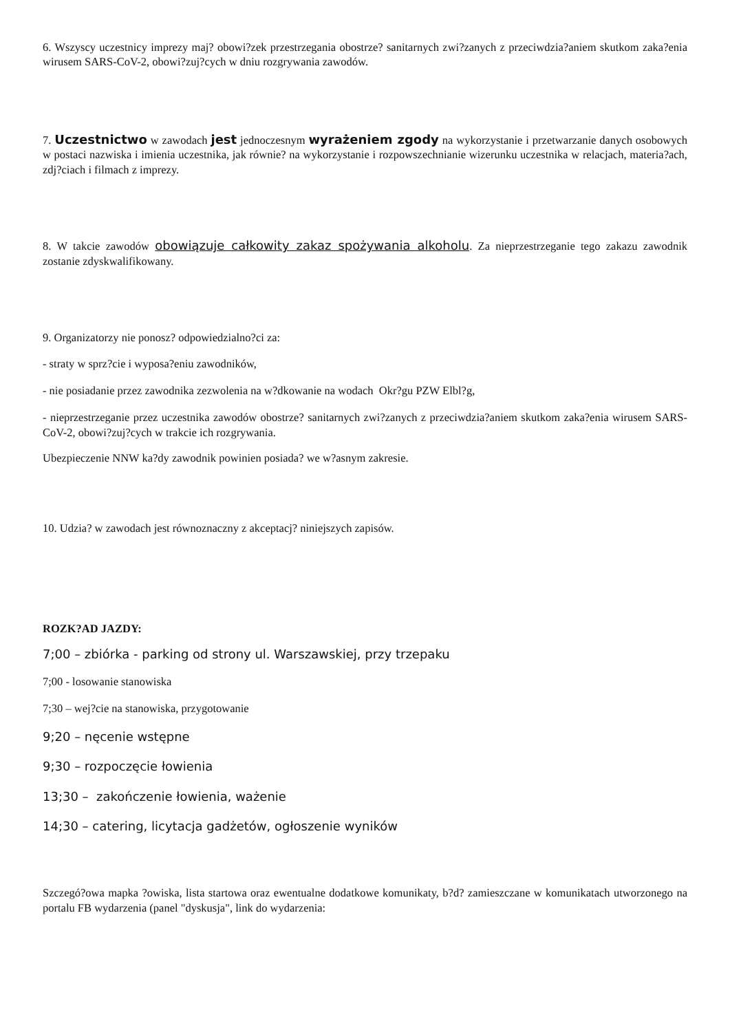6. Wszyscy uczestnicy imprezy maj? obowi?zek przestrzegania obostrze? sanitarnych zwi?zanych z przeciwdzia?aniem skutkom zaka?enia wirusem SARS-CoV-2, obowi?zuj?cych w dniu rozgrywania zawodów.
7. Uczestnictwo w zawodach jest jednoczesnym wyrażeniem zgody na wykorzystanie i przetwarzanie danych osobowych w postaci nazwiska i imienia uczestnika, jak równie? na wykorzystanie i rozpowszechnianie wizerunku uczestnika w relacjach, materia?ach, zdj?ciach i filmach z imprezy.
8. W takcie zawodów obowiązuje całkowity zakaz spożywania alkoholu. Za nieprzestrzeganie tego zakazu zawodnik zostanie zdyskwalifikowany.
9. Organizatorzy nie ponosz? odpowiedzialno?ci za:
- straty w sprz?cie i wyposa?eniu zawodników,
- nie posiadanie przez zawodnika zezwolenia na w?dkowanie na wodach Okr?gu PZW Elbl?g,
- nieprzestrzeganie przez uczestnika zawodów obostrze? sanitarnych zwi?zanych z przeciwdzia?aniem skutkom zaka?enia wirusem SARS-CoV-2, obowi?zuj?cych w trakcie ich rozgrywania.
Ubezpieczenie NNW ka?dy zawodnik powinien posiada? we w?asnym zakresie.
10. Udzia? w zawodach jest równoznaczny z akceptacj? niniejszych zapisów.
ROZK?AD JAZDY:
7;00 – zbiórka - parking od strony ul. Warszawskiej, przy trzepaku
7;00 - losowanie stanowiska
7;30 – wej?cie na stanowiska, przygotowanie
9;20 – nęcenie wstępne
9;30 – rozpoczęcie łowienia
13;30 – zakończenie łowienia, ważenie
14;30 – catering, licytacja gadżetów, ogłoszenie wyników
Szczegó?owa mapka ?owiska, lista startowa oraz ewentualne dodatkowe komunikaty, b?d? zamieszczane w komunikatach utworzonego na portalu FB wydarzenia (panel "dyskusja", link do wydarzenia: